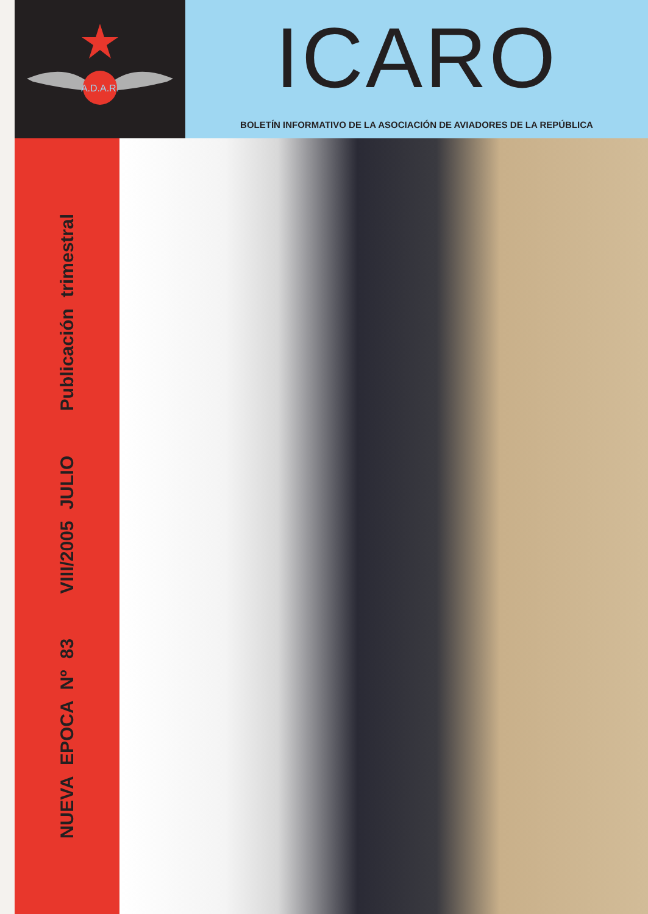A.D.A.R.
ICARO
BOLETÍN INFORMATIVO DE LA ASOCIACIÓN DE AVIADORES DE LA REPÚBLICA
NUEVA EPOCA Nº 83 VIII/2005 JULIO Publicación trimestral